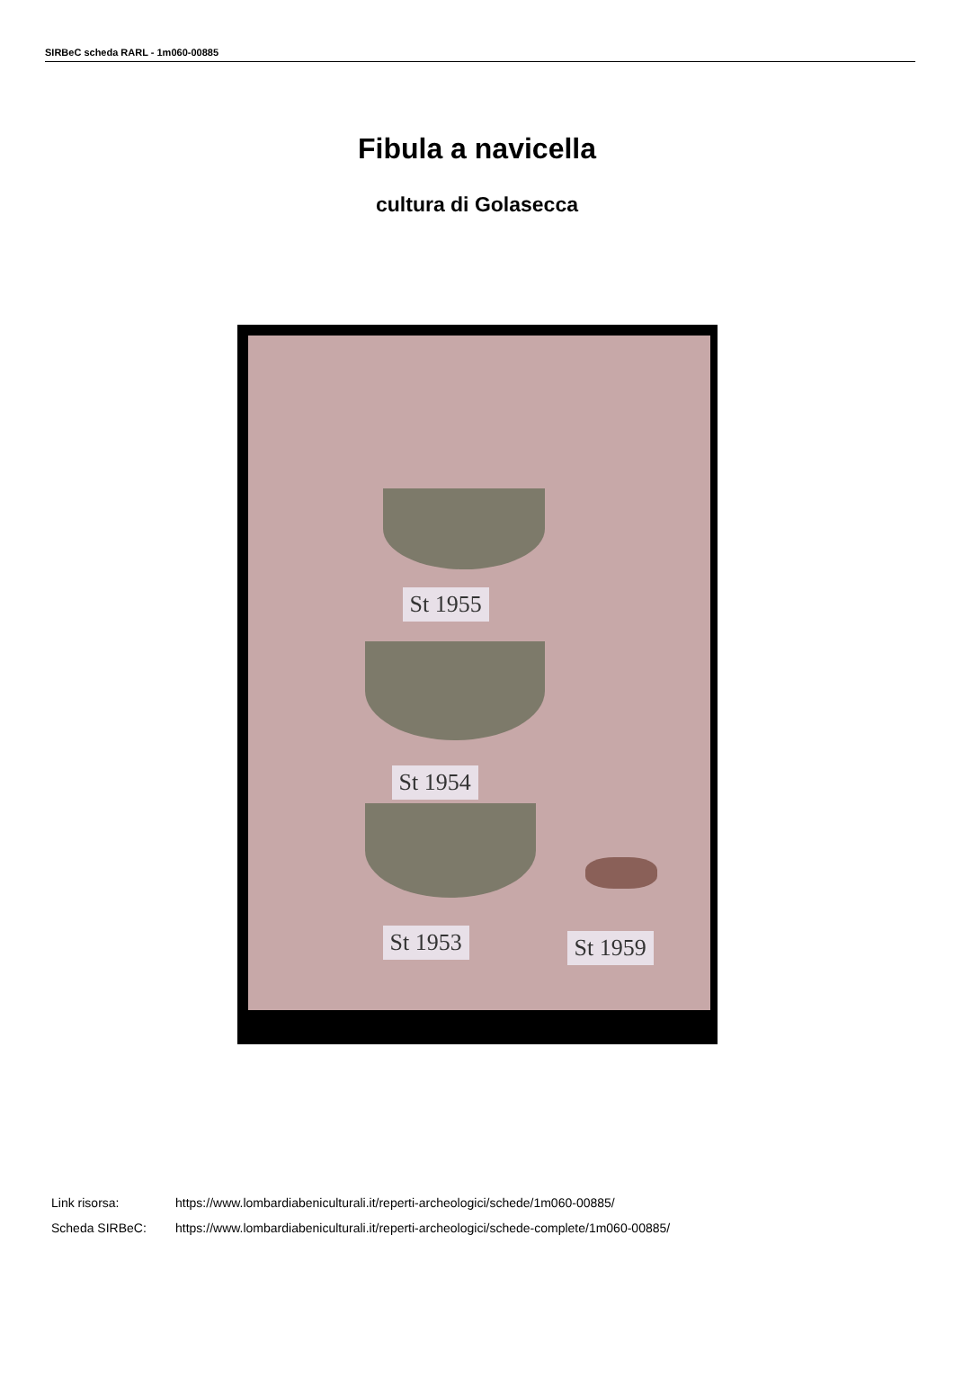SIRBeC scheda RARL - 1m060-00885
Fibula a navicella
cultura di Golasecca
St 1955
St 1954
St 1953 St 1959
Link risorsa: https://www.lombardiabeniculturali.it/reperti-archeologici/schede/1m060-00885/
Scheda SIRBeC: https://www.lombardiabeniculturali.it/reperti-archeologici/schede-complete/1m060-00885/